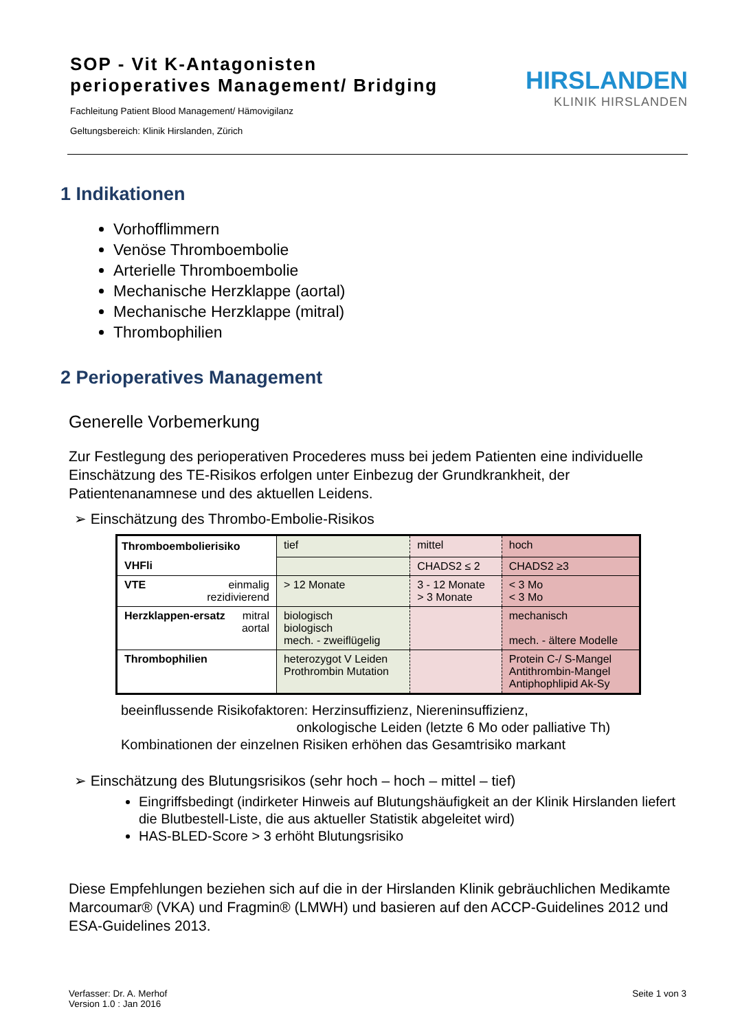SOP - Vit K-Antagonisten
perioperatives Management/ Bridging
Fachleitung Patient Blood Management/ Hämovigilanz
Geltungsbereich: Klinik Hirslanden, Zürich
HIRSLANDEN
KLINIK HIRSLANDEN
1 Indikationen
Vorhofflimmern
Venöse Thromboembolie
Arterielle Thromboembolie
Mechanische Herzklappe (aortal)
Mechanische Herzklappe (mitral)
Thrombophilien
2 Perioperatives Management
Generelle Vorbemerkung
Zur Festlegung des perioperativen Procederes muss bei jedem Patienten eine individuelle Einschätzung des TE-Risikos erfolgen unter Einbezug der Grundkrankheit, der Patientenanamnese und des aktuellen Leidens.
➢ Einschätzung des Thrombo-Embolie-Risikos
| Thromboembolierisiko | tief | mittel | hoch |
| VHFli | | CHADS2 ≤ 2 | CHADS2 ≥3 |
| VTE einmalig rezidivierend | > 12 Monate | 3 - 12 Monate > 3 Monate | < 3 Mo < 3 Mo |
| Herzklappen-ersatz mitral aortal | biologisch biologisch mech. - zweiflügelig | | mechanisch mech. - ältere Modelle |
| Thrombophilien | heterozygot V Leiden Prothrombin Mutation | | Protein C-/ S-Mangel Antithrombin-Mangel Antiphophlipid Ak-Sy |
beeinflussende Risikofaktoren: Herzinsuffizienz, Niereninsuffizienz,
onkologische Leiden (letzte 6 Mo oder palliative Th)
Kombinationen der einzelnen Risiken erhöhen das Gesamtrisiko markant
➢ Einschätzung des Blutungsrisikos (sehr hoch – hoch – mittel – tief)
Eingriffsbedingt (indirketer Hinweis auf Blutungshäufigkeit an der Klinik Hirslanden liefert die Blutbestell-Liste, die aus aktueller Statistik abgeleitet wird)
HAS-BLED-Score > 3 erhöht Blutungsrisiko
Diese Empfehlungen beziehen sich auf die in der Hirslanden Klinik gebräuchlichen Medikamte Marcoumar® (VKA) und Fragmin® (LMWH) und basieren auf den ACCP-Guidelines 2012 und ESA-Guidelines 2013.
Verfasser: Dr. A. Merhof
Version 1.0 : Jan 2016
Seite 1 von 3